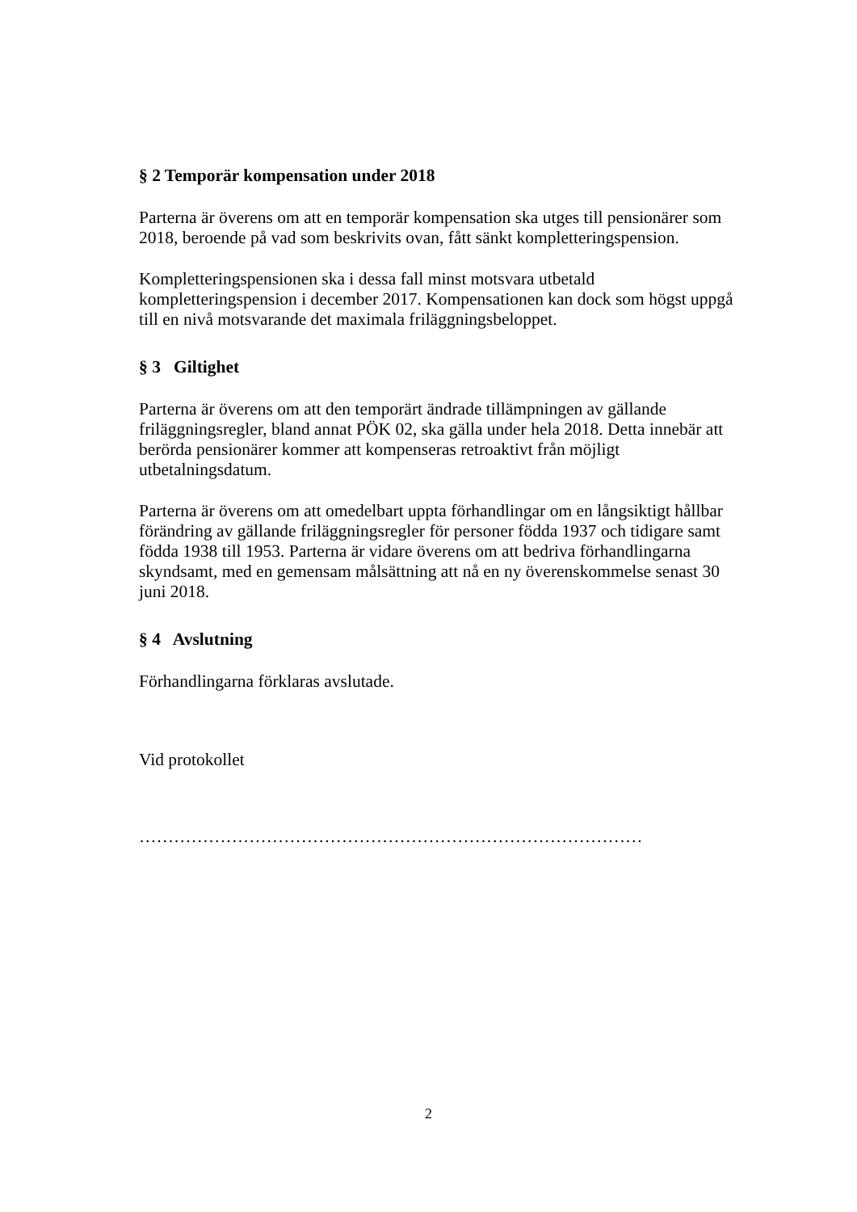§ 2 Temporär kompensation under 2018
Parterna är överens om att en temporär kompensation ska utges till pensionärer som 2018, beroende på vad som beskrivits ovan, fått sänkt kompletteringspension.
Kompletteringspensionen ska i dessa fall minst motsvara utbetald kompletteringspension i december 2017. Kompensationen kan dock som högst uppgå till en nivå motsvarande det maximala friläggningsbeloppet.
§ 3 Giltighet
Parterna är överens om att den temporärt ändrade tillämpningen av gällande friläggningsregler, bland annat PÖK 02, ska gälla under hela 2018. Detta innebär att berörda pensionärer kommer att kompenseras retroaktivt från möjligt utbetalningsdatum.
Parterna är överens om att omedelbart uppta förhandlingar om en långsiktigt hållbar förändring av gällande friläggningsregler för personer födda 1937 och tidigare samt födda 1938 till 1953. Parterna är vidare överens om att bedriva förhandlingarna skyndsamt, med en gemensam målsättning att nå en ny överenskommelse senast 30 juni 2018.
§ 4 Avslutning
Förhandlingarna förklaras avslutade.
Vid protokollet
……………………………………………………………………………
2